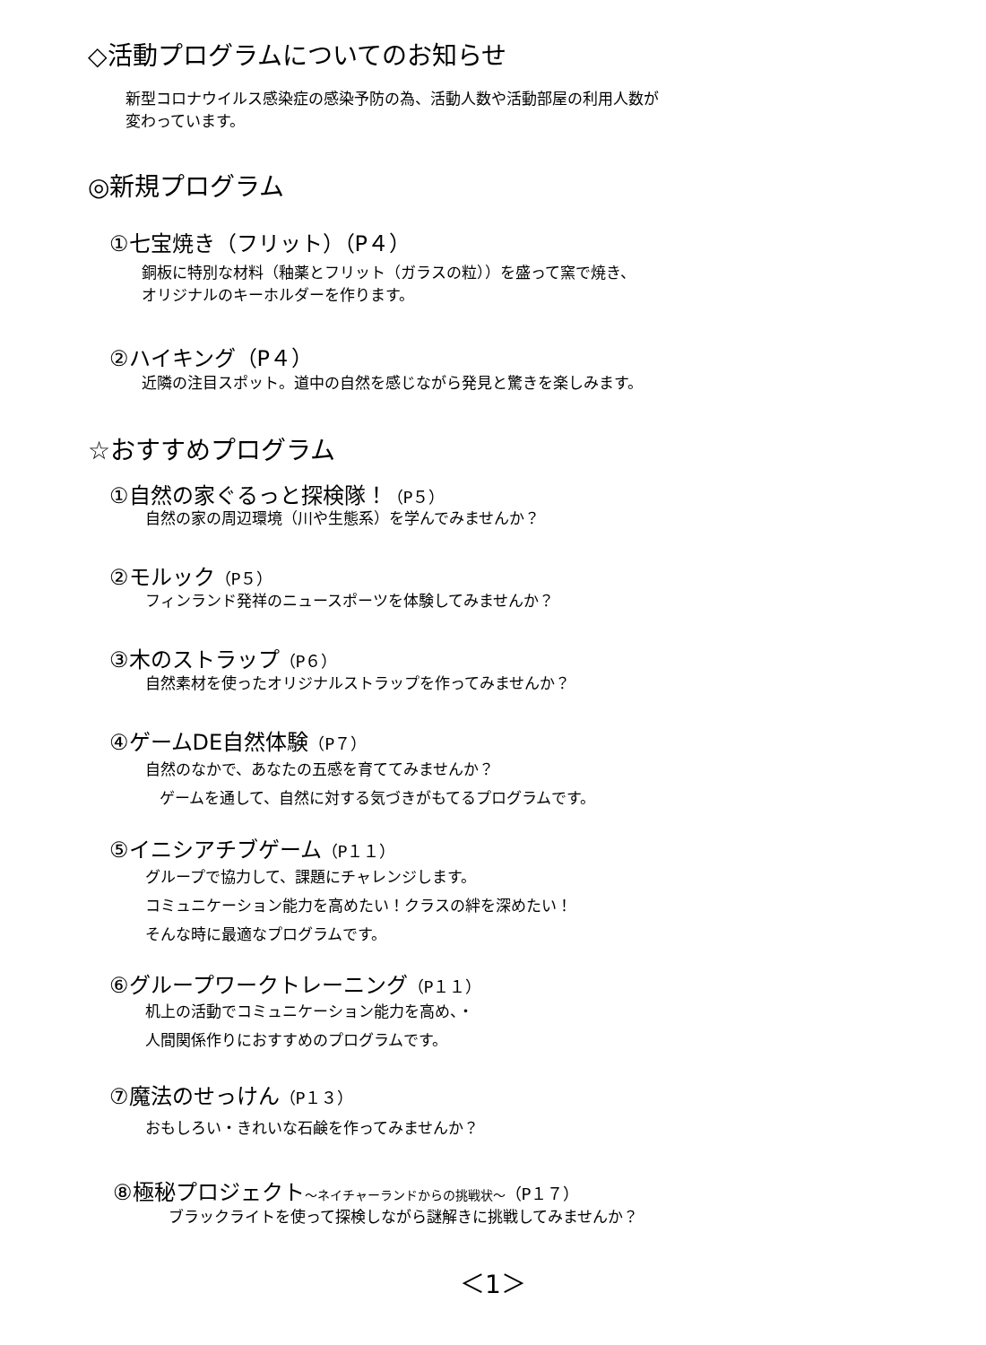◇活動プログラムについてのお知らせ
新型コロナウイルス感染症の感染予防の為、活動人数や活動部屋の利用人数が
変わっています。
◎新規プログラム
①七宝焼き（フリット）（P４）
銅板に特別な材料（釉薬とフリット（ガラスの粒））を盛って窯で焼き、
オリジナルのキーホルダーを作ります。
②ハイキング（P４）
近隣の注目スポット。道中の自然を感じながら発見と驚きを楽しみます。
☆おすすめプログラム
①自然の家ぐるっと探検隊！（P５）
自然の家の周辺環境（川や生態系）を学んでみませんか？
②モルック（P５）
フィンランド発祥のニュースポーツを体験してみませんか？
③木のストラップ（P６）
自然素材を使ったオリジナルストラップを作ってみませんか？
④ゲームDE自然体験（P７）
自然のなかで、あなたの五感を育ててみませんか？
ゲームを通して、自然に対する気づきがもてるプログラムです。
⑤イニシアチブゲーム（P１１）
グループで協力して、課題にチャレンジします。
コミュニケーション能力を高めたい！クラスの絆を深めたい！
そんな時に最適なプログラムです。
⑥グループワークトレーニング（P１１）
机上の活動でコミュニケーション能力を高め、・
人間関係作りにおすすめのプログラムです。
⑦魔法のせっけん（P１３）
おもしろい・きれいな石鹸を作ってみませんか？
⑧極秘プロジェクト～ネイチャーランドからの挑戦状～（P１７）
ブラックライトを使って探検しながら謎解きに挑戦してみませんか？
＜1＞